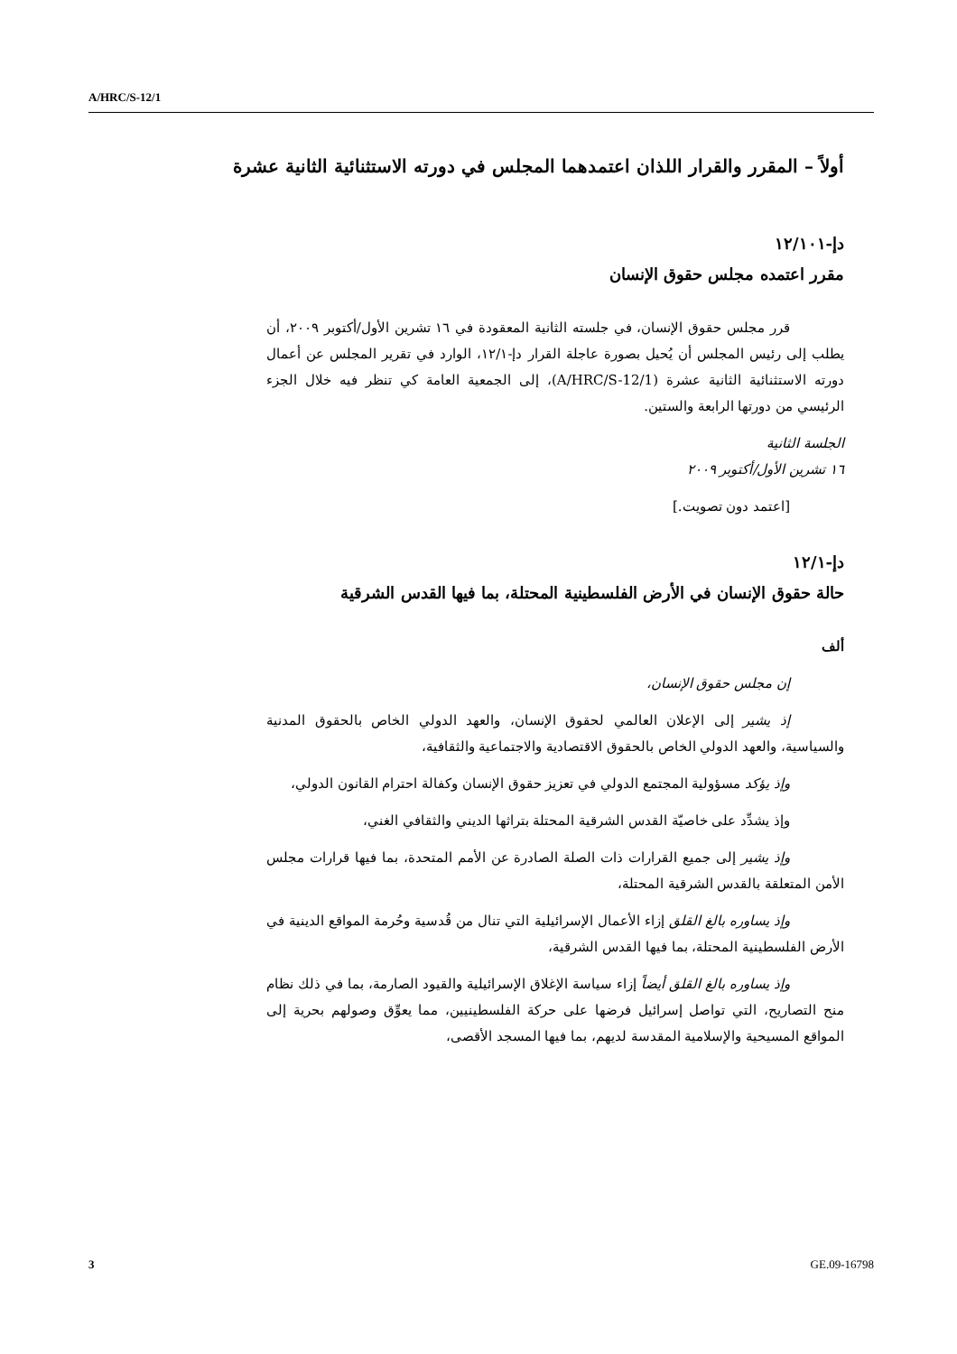A/HRC/S-12/1
أولاً – المقرر والقرار اللذان اعتمدهما المجلس في دورته الاستثنائية الثانية عشرة
دإ-١٢/١٠١
مقرر اعتمده مجلس حقوق الإنسان
قرر مجلس حقوق الإنسان، في جلسته الثانية المعقودة في ١٦ تشرين الأول/أكتوبر ٢٠٠٩، أن يطلب إلى رئيس المجلس أن يُحيل بصورة عاجلة القرار دإ-١٢/١، الوارد في تقرير المجلس عن أعمال دورته الاستثنائية الثانية عشرة (A/HRC/S-12/1)، إلى الجمعية العامة كي تنظر فيه خلال الجزء الرئيسي من دورتها الرابعة والستين.
الجلسة الثانية
١٦ تشرين الأول/أكتوبر ٢٠٠٩
[اعتمد دون تصويت.]
دإ-١٢/١
حالة حقوق الإنسان في الأرض الفلسطينية المحتلة، بما فيها القدس الشرقية
ألف
إن مجلس حقوق الإنسان،
إذ يشير إلى الإعلان العالمي لحقوق الإنسان، والعهد الدولي الخاص بالحقوق المدنية والسياسية، والعهد الدولي الخاص بالحقوق الاقتصادية والاجتماعية والثقافية،
وإذ يؤكد مسؤولية المجتمع الدولي في تعزيز حقوق الإنسان وكفالة احترام القانون الدولي،
وإذ يشدِّد على خاصيّة القدس الشرقية المحتلة بتراثها الديني والثقافي الغني،
وإذ يشير إلى جميع القرارات ذات الصلة الصادرة عن الأمم المتحدة، بما فيها قرارات مجلس الأمن المتعلقة بالقدس الشرقية المحتلة،
وإذ يساوره بالغ القلق إزاء الأعمال الإسرائيلية التي تنال من قُدسية وحُرمة المواقع الدينية في الأرض الفلسطينية المحتلة، بما فيها القدس الشرقية،
وإذ يساوره بالغ القلق أيضاً إزاء سياسة الإغلاق الإسرائيلية والقيود الصارمة، بما في ذلك نظام منح التصاريح، التي تواصل إسرائيل فرضها على حركة الفلسطينيين، مما يعوِّق وصولهم بحرية إلى المواقع المسيحية والإسلامية المقدسة لديهم، بما فيها المسجد الأقصى،
3 GE.09-16798